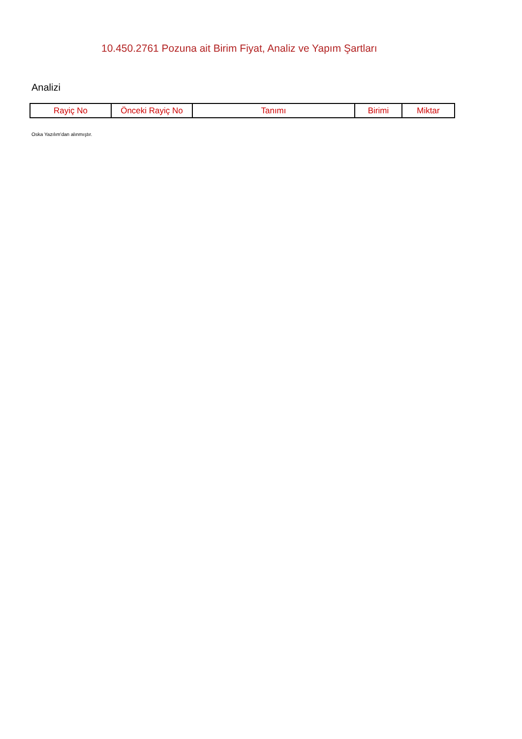10.450.2761 Pozuna ait Birim Fiyat, Analiz ve Yapım Şartları
Analizi
| Rayiç No | Önceki Rayiç No | Tanımı | Birimi | Miktar |
| --- | --- | --- | --- | --- |
Oska Yazılım'dan alınmıştır.